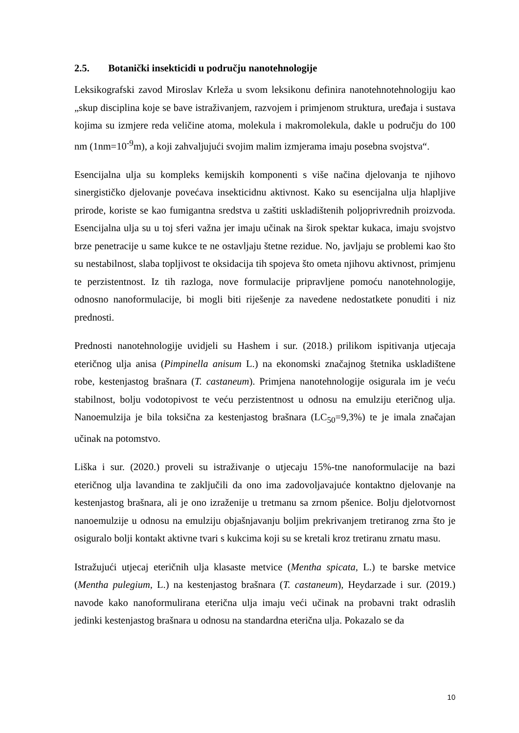2.5. Botanički insekticidi u području nanotehnologije
Leksikografski zavod Miroslav Krleža u svom leksikonu definira nanotehnotehnologiju kao „skup disciplina koje se bave istraživanjem, razvojem i primjenom struktura, uređaja i sustava kojima su izmjere reda veličine atoma, molekula i makromolekula, dakle u području do 100 nm (1nm=10<sup>-9</sup>m), a koji zahvaljujući svojim malim izmjerama imaju posebna svojstva“.
Esencijalna ulja su kompleks kemijskih komponenti s više načina djelovanja te njihovo sinergističko djelovanje povećava insekticidnu aktivnost. Kako su esencijalna ulja hlapljive prirode, koriste se kao fumigantna sredstva u zaštiti uskladištenih poljoprivrednih proizvoda. Esencijalna ulja su u toj sferi važna jer imaju učinak na širok spektar kukaca, imaju svojstvo brze penetracije u same kukce te ne ostavljaju štetne rezidue. No, javljaju se problemi kao što su nestabilnost, slaba topljivost te oksidacija tih spojeva što ometa njihovu aktivnost, primjenu te perzistentnost. Iz tih razloga, nove formulacije pripravljene pomoću nanotehnologije, odnosno nanoformulacije, bi mogli biti riješenje za navedene nedostatkete ponuditi i niz prednosti.
Prednosti nanotehnologije uvidjeli su Hashem i sur. (2018.) prilikom ispitivanja utjecaja eteričnog ulja anisa (Pimpinella anisum L.) na ekonomski značajnog štetnika uskladištene robe, kestenjastog brašnara (T. castaneum). Primjena nanotehnologije osigurala im je veću stabilnost, bolju vodotopivost te veću perzistentnost u odnosu na emulziju eteričnog ulja. Nanoemulzija je bila toksična za kestenjastog brašnara (LC<sub>50</sub>=9,3%) te je imala značajan učinak na potomstvo.
Liška i sur. (2020.) proveli su istraživanje o utjecaju 15%-tne nanoformulacije na bazi eteričnog ulja lavandina te zaključili da ono ima zadovoljavajuće kontaktno djelovanje na kestenjastog brašnara, ali je ono izraženije u tretmanu sa zrnom pšenice. Bolju djelotvornost nanoemulzije u odnosu na emulziju objašnjavanju boljim prekrivanjem tretiranog zrna što je osiguralo bolji kontakt aktivne tvari s kukcima koji su se kretali kroz tretiranu zrnatu masu.
Istražujući utjecaj eteričnih ulja klasaste metvice (Mentha spicata, L.) te barske metvice (Mentha pulegium, L.) na kestenjastog brašnara (T. castaneum), Heydarzade i sur. (2019.) navode kako nanoformulirana eterična ulja imaju veći učinak na probavni trakt odraslih jedinki kestenjastog brašnara u odnosu na standardna eterična ulja. Pokazalo se da
10